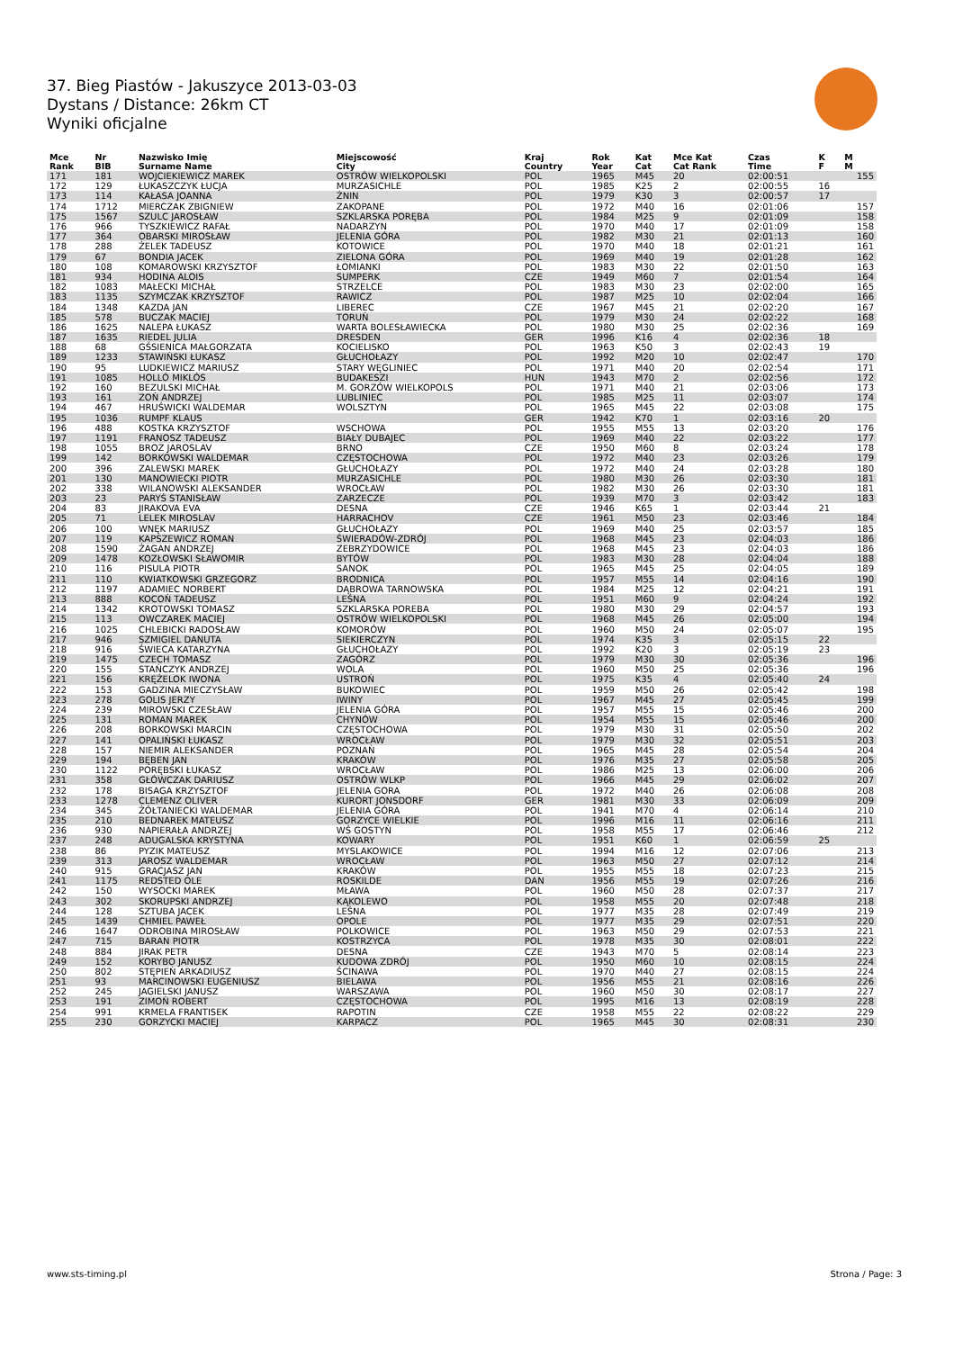37. Bieg Piastów - Jakuszyce 2013-03-03
Dystans / Distance: 26km CT
Wyniki oficjalne
| Mce Rank | Nr BIB | Nazwisko Imię Surname Name | Miejscowość City | Kraj Country | Rok Year | Kat Cat | Mce Kat Cat Rank | Czas Time | K F | M M |
| --- | --- | --- | --- | --- | --- | --- | --- | --- | --- | --- |
| 171 | 181 | WOJCIEKIEWICZ MAREK | OSTRÓW WIELKOPOLSKI | POL | 1965 | M45 | 20 | 02:00:51 | | 155 |
| 172 | 129 | ŁUKASZCZYK ŁUCJA | MURZASICHLE | POL | 1985 | K25 | 2 | 02:00:55 | 16 | |
| 173 | 114 | KAŁASA JOANNA | ŻNIN | POL | 1979 | K30 | 3 | 02:00:57 | 17 | |
| 174 | 1712 | MIERCZAK ZBIGNIEW | ZAKOPANE | POL | 1972 | M40 | 16 | 02:01:06 | | 157 |
| 175 | 1567 | SZULC JAROSŁAW | SZKLARSKA PORĘBA | POL | 1984 | M25 | 9 | 02:01:09 | | 158 |
| 176 | 966 | TYSZKIEWICZ RAFAŁ | NADARZYN | POL | 1970 | M40 | 17 | 02:01:09 | | 158 |
| 177 | 364 | OBARSKI MIROSŁAW | JELENIA GÓRA | POL | 1982 | M30 | 21 | 02:01:13 | | 160 |
| 178 | 288 | ŻELEK TADEUSZ | KOTOWICE | POL | 1970 | M40 | 18 | 02:01:21 | | 161 |
| 179 | 67 | BONDIA JACEK | ZIELONA GÓRA | POL | 1969 | M40 | 19 | 02:01:28 | | 162 |
| 180 | 108 | KOMAROWSKI KRZYSZTOF | ŁOMIANKI | POL | 1983 | M30 | 22 | 02:01:50 | | 163 |
| 181 | 934 | HODINA ALOIS | SUMPERK | CZE | 1949 | M60 | 7 | 02:01:54 | | 164 |
| 182 | 1083 | MAŁECKI MICHAŁ | STRZELCE | POL | 1983 | M30 | 23 | 02:02:00 | | 165 |
| 183 | 1135 | SZYMCZAK KRZYSZTOF | RAWICZ | POL | 1987 | M25 | 10 | 02:02:04 | | 166 |
| 184 | 1348 | KAZDA JAN | LIBEREC | CZE | 1967 | M45 | 21 | 02:02:20 | | 167 |
| 185 | 578 | BUCZAK MACIEJ | TORUŃ | POL | 1979 | M30 | 24 | 02:02:22 | | 168 |
| 186 | 1625 | NALEPA ŁUKASZ | WARTA BOLESŁAWIECKA | POL | 1980 | M30 | 25 | 02:02:36 | | 169 |
| 187 | 1635 | RIEDEL JULIA | DRESDEN | GER | 1996 | K16 | 4 | 02:02:36 | 18 | |
| 188 | 68 | GŚSIENICA MAŁGORZATA | KOCIELISKO | POL | 1963 | K50 | 3 | 02:02:43 | 19 | |
| 189 | 1233 | STAWIŃSKI ŁUKASZ | GŁUCHOŁAZY | POL | 1992 | M20 | 10 | 02:02:47 | | 170 |
| 190 | 95 | LUDKIEWICZ MARIUSZ | STARY WĘGLINIEC | POL | 1971 | M40 | 20 | 02:02:54 | | 171 |
| 191 | 1085 | HOLLÓ MIKLÓS | BUDAKESZI | HUN | 1943 | M70 | 2 | 02:02:56 | | 172 |
| 192 | 160 | BEZULSKI MICHAŁ | M. GORZÓW WIELKOPOLS | POL | 1971 | M40 | 21 | 02:03:06 | | 173 |
| 193 | 161 | ZOŃ ANDRZEJ | LUBLINIEC | POL | 1985 | M25 | 11 | 02:03:07 | | 174 |
| 194 | 467 | HRUŚWICKI WALDEMAR | WOLSZTYN | POL | 1965 | M45 | 22 | 02:03:08 | | 175 |
| 195 | 1036 | RUMPF KLAUS | | GER | 1942 | K70 | 1 | 02:03:16 | 20 | |
| 196 | 488 | KOSTKA KRZYSZTOF | WSCHOWA | POL | 1955 | M55 | 13 | 02:03:20 | | 176 |
| 197 | 1191 | FRANOSZ TADEUSZ | BIAŁY DUBAJEC | POL | 1969 | M40 | 22 | 02:03:22 | | 177 |
| 198 | 1055 | BROZ JAROSLAV | BRNO | CZE | 1950 | M60 | 8 | 02:03:24 | | 178 |
| 199 | 142 | BORKOWSKI WALDEMAR | CZĘSTOCHOWA | POL | 1972 | M40 | 23 | 02:03:26 | | 179 |
| 200 | 396 | ZALEWSKI MAREK | GŁUCHOŁAZY | POL | 1972 | M40 | 24 | 02:03:28 | | 180 |
| 201 | 130 | MANOWIECKI PIOTR | MURZASICHLE | POL | 1980 | M30 | 26 | 02:03:30 | | 181 |
| 202 | 338 | WILANOWSKI ALEKSANDER | WROCŁAW | POL | 1982 | M30 | 26 | 02:03:30 | | 181 |
| 203 | 23 | PARYŚ STANISŁAW | ZARZECZE | POL | 1939 | M70 | 3 | 02:03:42 | | 183 |
| 204 | 83 | JIRAKOVA EVA | DESNA | CZE | 1946 | K65 | 1 | 02:03:44 | 21 | |
| 205 | 71 | LELEK MIROSLAV | HARRACHOV | CZE | 1961 | M50 | 23 | 02:03:46 | | 184 |
| 206 | 100 | WNĘK MARIUSZ | GŁUCHOŁAZY | POL | 1969 | M40 | 25 | 02:03:57 | | 185 |
| 207 | 119 | KAPSZEWICZ ROMAN | ŚWIERADÓW-ZDRÓJ | POL | 1968 | M45 | 23 | 02:04:03 | | 186 |
| 208 | 1590 | ŻAGAN ANDRZEJ | ZEBRZYDOWICE | POL | 1968 | M45 | 23 | 02:04:03 | | 186 |
| 209 | 1478 | KOZŁOWSKI SŁAWOMIR | BYTÓW | POL | 1983 | M30 | 28 | 02:04:04 | | 188 |
| 210 | 116 | PISULA PIOTR | SANOK | POL | 1965 | M45 | 25 | 02:04:05 | | 189 |
| 211 | 110 | KWIATKOWSKI GRZEGORZ | BRODNICA | POL | 1957 | M55 | 14 | 02:04:16 | | 190 |
| 212 | 1197 | ADAMIEC NORBERT | DĄBROWA TARNOWSKA | POL | 1984 | M25 | 12 | 02:04:21 | | 191 |
| 213 | 888 | KOCOŃ TADEUSZ | LEŚNA | POL | 1951 | M60 | 9 | 02:04:24 | | 192 |
| 214 | 1342 | KROTOWSKI TOMASZ | SZKLARSKA POREBA | POL | 1980 | M30 | 29 | 02:04:57 | | 193 |
| 215 | 113 | OWCZAREK MACIEJ | OSTRÓW WIELKOPOLSKI | POL | 1968 | M45 | 26 | 02:05:00 | | 194 |
| 216 | 1025 | CHLEBICKI RADOSŁAW | KOMORÓW | POL | 1960 | M50 | 24 | 02:05:07 | | 195 |
| 217 | 946 | SZMIGIEL DANUTA | SIEKIERCZYN | POL | 1974 | K35 | 3 | 02:05:15 | 22 | |
| 218 | 916 | ŚWIECA KATARZYNA | GŁUCHOŁAZY | POL | 1992 | K20 | 3 | 02:05:19 | 23 | |
| 219 | 1475 | CZECH TOMASZ | ZAGÓRZ | POL | 1979 | M30 | 30 | 02:05:36 | | 196 |
| 220 | 155 | STAŃCZYK ANDRZEJ | WOLA | POL | 1960 | M50 | 25 | 02:05:36 | | 196 |
| 221 | 156 | KRĘŻELOK IWONA | USTROŃ | POL | 1975 | K35 | 4 | 02:05:40 | 24 | |
| 222 | 153 | GADZINA MIECZYSŁAW | BUKOWIEC | POL | 1959 | M50 | 26 | 02:05:42 | | 198 |
| 223 | 278 | GOLIS JERZY | IWINY | POL | 1967 | M45 | 27 | 02:05:45 | | 199 |
| 224 | 239 | MIROWSKI CZESŁAW | JELENIA GÓRA | POL | 1957 | M55 | 15 | 02:05:46 | | 200 |
| 225 | 131 | ROMAN MAREK | CHYNÓW | POL | 1954 | M55 | 15 | 02:05:46 | | 200 |
| 226 | 208 | BORKOWSKI MARCIN | CZĘSTOCHOWA | POL | 1979 | M30 | 31 | 02:05:50 | | 202 |
| 227 | 141 | OPALIŃSKI ŁUKASZ | WROCŁAW | POL | 1979 | M30 | 32 | 02:05:51 | | 203 |
| 228 | 157 | NIEMIR ALEKSANDER | POZNAŃ | POL | 1965 | M45 | 28 | 02:05:54 | | 204 |
| 229 | 194 | BĘBEN JAN | KRAKÓW | POL | 1976 | M35 | 27 | 02:05:58 | | 205 |
| 230 | 1122 | PORĘBSKI ŁUKASZ | WROCŁAW | POL | 1986 | M25 | 13 | 02:06:00 | | 206 |
| 231 | 358 | GŁÓWCZAK DARIUSZ | OSTRÓW WLKP | POL | 1966 | M45 | 29 | 02:06:02 | | 207 |
| 232 | 178 | BISAGA KRZYSZTOF | JELENIA GORA | POL | 1972 | M40 | 26 | 02:06:08 | | 208 |
| 233 | 1278 | CLEMENZ OLIVER | KURORT JONSDORF | GER | 1981 | M30 | 33 | 02:06:09 | | 209 |
| 234 | 345 | ŻÓŁTANIECKI WALDEMAR | JELENIA GÓRA | POL | 1941 | M70 | 4 | 02:06:14 | | 210 |
| 235 | 210 | BEDNAREK MATEUSZ | GORZYCE WIELKIE | POL | 1996 | M16 | 11 | 02:06:16 | | 211 |
| 236 | 930 | NAPIERAŁA ANDRZEJ | WŚ GOSTYŃ | POL | 1958 | M55 | 17 | 02:06:46 | | 212 |
| 237 | 248 | ADUGALSKA KRYSTYNA | KOWARY | POL | 1951 | K60 | 1 | 02:06:59 | 25 | |
| 238 | 86 | PYZIK MATEUSZ | MYSLAKOWICE | POL | 1994 | M16 | 12 | 02:07:06 | | 213 |
| 239 | 313 | JAROSZ WALDEMAR | WROCŁAW | POL | 1963 | M50 | 27 | 02:07:12 | | 214 |
| 240 | 915 | GRACJASZ JAN | KRAKÓW | POL | 1955 | M55 | 18 | 02:07:23 | | 215 |
| 241 | 1175 | REDSTED OLE | ROSKILDE | DAN | 1956 | M55 | 19 | 02:07:26 | | 216 |
| 242 | 150 | WYSOCKI MAREK | MŁAWA | POL | 1960 | M50 | 28 | 02:07:37 | | 217 |
| 243 | 302 | SKORUPSKI ANDRZEJ | KĄKOLEWO | POL | 1958 | M55 | 20 | 02:07:48 | | 218 |
| 244 | 128 | SZTUBA JACEK | LEŚNA | POL | 1977 | M35 | 28 | 02:07:49 | | 219 |
| 245 | 1439 | CHMIEL PAWEŁ | OPOLE | POL | 1977 | M35 | 29 | 02:07:51 | | 220 |
| 246 | 1647 | ODROBINA MIROSŁAW | POLKOWICE | POL | 1963 | M50 | 29 | 02:07:53 | | 221 |
| 247 | 715 | BARAN PIOTR | KOSTRZYCA | POL | 1978 | M35 | 30 | 02:08:01 | | 222 |
| 248 | 884 | JIRAK PETR | DESNA | CZE | 1943 | M70 | 5 | 02:08:14 | | 223 |
| 249 | 152 | KORYBO JANUSZ | KUDOWA ZDRÓJ | POL | 1950 | M60 | 10 | 02:08:15 | | 224 |
| 250 | 802 | STĘPIEŃ ARKADIUSZ | ŚCINAWA | POL | 1970 | M40 | 27 | 02:08:15 | | 224 |
| 251 | 93 | MARCINOWSKI EUGENIUSZ | BIELAWA | POL | 1956 | M55 | 21 | 02:08:16 | | 226 |
| 252 | 245 | JAGIELSKI JANUSZ | WARSZAWA | POL | 1960 | M50 | 30 | 02:08:17 | | 227 |
| 253 | 191 | ZIMOŃ ROBERT | CZĘSTOCHOWA | POL | 1995 | M16 | 13 | 02:08:19 | | 228 |
| 254 | 991 | KRMELA FRANTISEK | RAPOTIN | CZE | 1958 | M55 | 22 | 02:08:22 | | 229 |
| 255 | 230 | GORZYCKI MACIEJ | KARPACZ | POL | 1965 | M45 | 30 | 02:08:31 | | 230 |
www.sts-timing.pl Strona / Page: 3